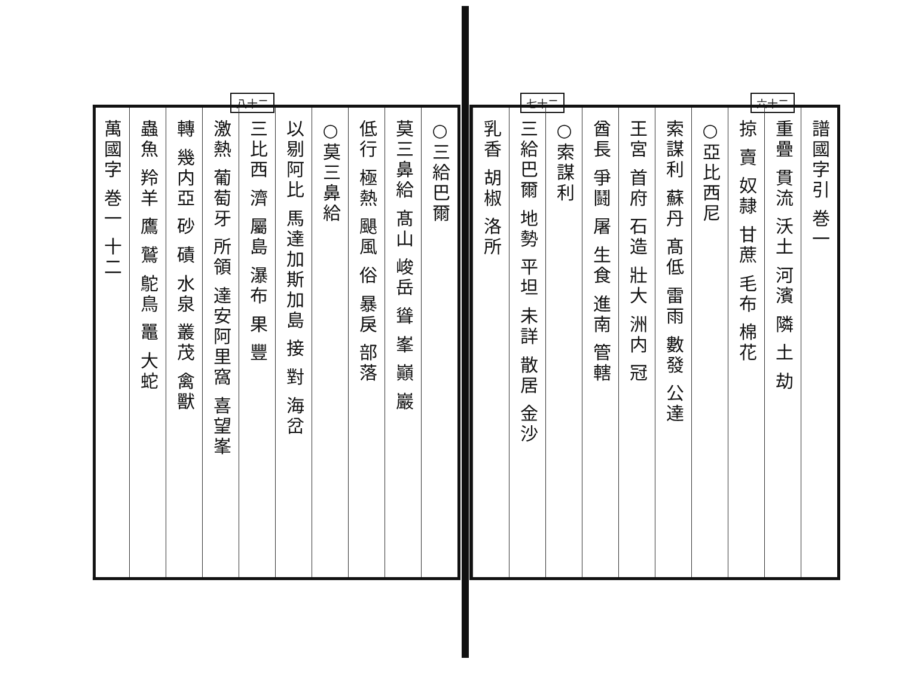六十二
七十二
八十二
譜國字引 巻一
重疊 貫流 沃土 河濱 隣 土 劫
掠 賣 奴隷 甘蔗 毛布 棉花
○亞比西尼
索謀利 蘇丹 髙低 雷雨 數發 公達
王宮 首府 石造 壯大 洲内 冠
酋長 爭鬪 屠 生食 進南 管轄
○索謀利
三給巴爾 地勢 平坦 未詳 散居 金沙
乳香 胡椒 洛所
○三給巴爾
莫三鼻給 髙山 峻岳 聳 峯 巓 巖
低行 極熱 颶風 俗 暴戾 部落
○莫三鼻給
以剔阿比 馬達加斯加島 接 對 海岔
三比西 濟 屬島 瀑布 果 豐
激熱 葡萄牙 所領 達安阿里窩 喜望峯
轉 幾内亞 砂 磧 水泉 叢茂 禽獸
蟲魚 羚羊 鷹 鷲 鴕鳥 鼉 大蛇
萬國字 巻一 十二